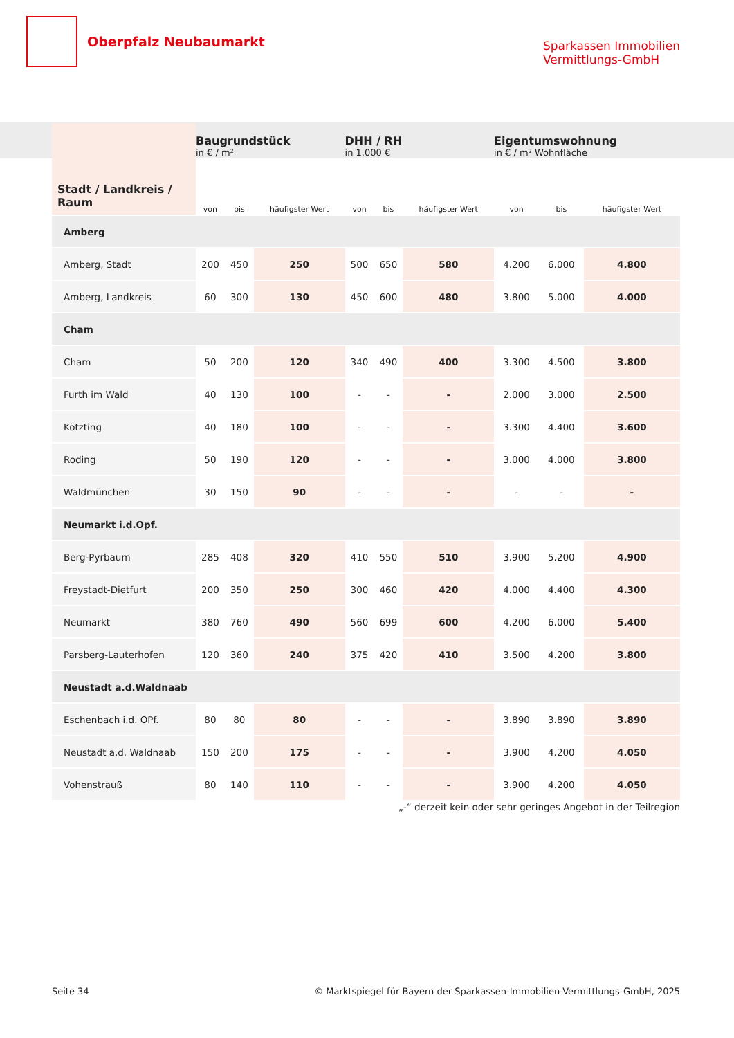Oberpfalz Neubaumarkt
Sparkassen Immobilien
Vermittlungs-GmbH
| Stadt / Landkreis / Raum | Baugrundstück in € / m² | | | DHH / RH in 1.000 € | | | Eigentumswohnung in € / m² Wohnfläche | | |
| --- | --- | --- | --- | --- | --- | --- | --- | --- | --- |
| | von | bis | häufigster Wert | von | bis | häufigster Wert | von | bis | häufigster Wert |
| Amberg | | | | | | | | | |
| Amberg, Stadt | 200 | 450 | 250 | 500 | 650 | 580 | 4.200 | 6.000 | 4.800 |
| Amberg, Landkreis | 60 | 300 | 130 | 450 | 600 | 480 | 3.800 | 5.000 | 4.000 |
| Cham | | | | | | | | | |
| Cham | 50 | 200 | 120 | 340 | 490 | 400 | 3.300 | 4.500 | 3.800 |
| Furth im Wald | 40 | 130 | 100 | - | - | - | 2.000 | 3.000 | 2.500 |
| Kötzting | 40 | 180 | 100 | - | - | - | 3.300 | 4.400 | 3.600 |
| Roding | 50 | 190 | 120 | - | - | - | 3.000 | 4.000 | 3.800 |
| Waldmünchen | 30 | 150 | 90 | - | - | - | - | - | - |
| Neumarkt i.d.Opf. | | | | | | | | | |
| Berg-Pyrbaum | 285 | 408 | 320 | 410 | 550 | 510 | 3.900 | 5.200 | 4.900 |
| Freystadt-Dietfurt | 200 | 350 | 250 | 300 | 460 | 420 | 4.000 | 4.400 | 4.300 |
| Neumarkt | 380 | 760 | 490 | 560 | 699 | 600 | 4.200 | 6.000 | 5.400 |
| Parsberg-Lauterhofen | 120 | 360 | 240 | 375 | 420 | 410 | 3.500 | 4.200 | 3.800 |
| Neustadt a.d.Waldnaab | | | | | | | | | |
| Eschenbach i.d. OPf. | 80 | 80 | 80 | - | - | - | 3.890 | 3.890 | 3.890 |
| Neustadt a.d. Waldnaab | 150 | 200 | 175 | - | - | - | 3.900 | 4.200 | 4.050 |
| Vohenstrauß | 80 | 140 | 110 | - | - | - | 3.900 | 4.200 | 4.050 |
„-“ derzeit kein oder sehr geringes Angebot in der Teilregion
Seite 34 © Marktspiegel für Bayern der Sparkassen-Immobilien-Vermittlungs-GmbH, 2025